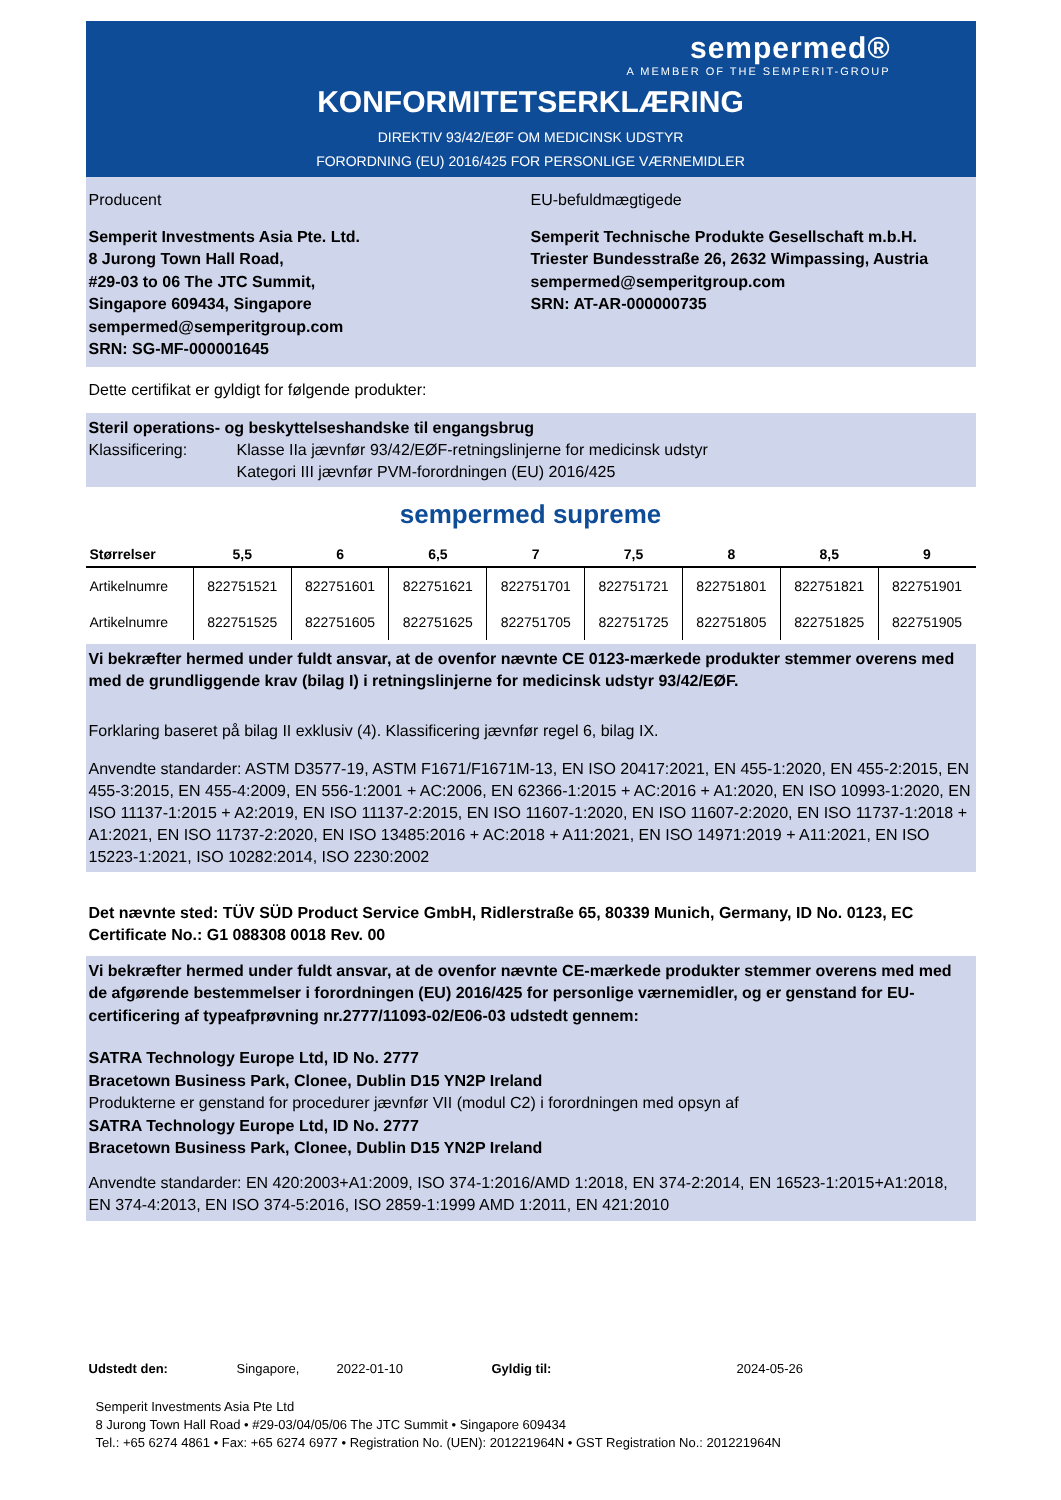sempermed®
A MEMBER OF THE SEMPERIT-GROUP
KONFORMITETSERKLÆRING
DIREKTIV 93/42/EØF OM MEDICINSK UDSTYR
FORORDNING (EU) 2016/425 FOR PERSONLIGE VÆRNEMIDLER
Producent
Semperit Investments Asia Pte. Ltd.
8 Jurong Town Hall Road,
#29-03 to 06 The JTC Summit,
Singapore 609434, Singapore
sempermed@semperitgroup.com
SRN: SG-MF-000001645
EU-befuldmægtigede
Semperit Technische Produkte Gesellschaft m.b.H.
Triester Bundesstraße 26, 2632 Wimpassing, Austria
sempermed@semperitgroup.com
SRN: AT-AR-000000735
Dette certifikat er gyldigt for følgende produkter:
Steril operations- og beskyttelseshandske til engangsbrug
Klassificering: Klasse IIa jævnfør 93/42/EØF-retningslinjerne for medicinsk udstyr
Kategori III jævnfør PVM-forordningen (EU) 2016/425
sempermed supreme
| Størrelser | 5,5 | 6 | 6,5 | 7 | 7,5 | 8 | 8,5 | 9 |
| --- | --- | --- | --- | --- | --- | --- | --- | --- |
| Artikelnumre | 822751521 | 822751601 | 822751621 | 822751701 | 822751721 | 822751801 | 822751821 | 822751901 |
| Artikelnumre | 822751525 | 822751605 | 822751625 | 822751705 | 822751725 | 822751805 | 822751825 | 822751905 |
Vi bekræfter hermed under fuldt ansvar, at de ovenfor nævnte CE 0123-mærkede produkter stemmer overens med med de grundliggende krav (bilag I) i retningslinjerne for medicinsk udstyr 93/42/EØF.
Forklaring baseret på bilag II exklusiv (4). Klassificering jævnfør regel 6, bilag IX.
Anvendte standarder: ASTM D3577-19, ASTM F1671/F1671M-13, EN ISO 20417:2021, EN 455-1:2020, EN 455-2:2015, EN 455-3:2015, EN 455-4:2009, EN 556-1:2001 + AC:2006, EN 62366-1:2015 + AC:2016 + A1:2020, EN ISO 10993-1:2020, EN ISO 11137-1:2015 + A2:2019, EN ISO 11137-2:2015, EN ISO 11607-1:2020, EN ISO 11607-2:2020, EN ISO 11737-1:2018 + A1:2021, EN ISO 11737-2:2020, EN ISO 13485:2016 + AC:2018 + A11:2021, EN ISO 14971:2019 + A11:2021, EN ISO 15223-1:2021, ISO 10282:2014, ISO 2230:2002
Det nævnte sted: TÜV SÜD Product Service GmbH, Ridlerstraße 65, 80339 Munich, Germany, ID No. 0123, EC Certificate No.: G1 088308 0018 Rev. 00
Vi bekræfter hermed under fuldt ansvar, at de ovenfor nævnte CE-mærkede produkter stemmer overens med med de afgørende bestemmelser i forordningen (EU) 2016/425 for personlige værnemidler, og er genstand for EU-certificering af typeafprøvning nr.2777/11093-02/E06-03 udstedt gennem:
SATRA Technology Europe Ltd, ID No. 2777
Bracetown Business Park, Clonee, Dublin D15 YN2P Ireland
Produkterne er genstand for procedurer jævnfør VII (modul C2) i forordningen med opsyn af
SATRA Technology Europe Ltd, ID No. 2777
Bracetown Business Park, Clonee, Dublin D15 YN2P Ireland
Anvendte standarder: EN 420:2003+A1:2009, ISO 374-1:2016/AMD 1:2018, EN 374-2:2014, EN 16523-1:2015+A1:2018, EN 374-4:2013, EN ISO 374-5:2016, ISO 2859-1:1999 AMD 1:2011, EN 421:2010
Udstedt den: Singapore, 2022-01-10 Gyldig til: 2024-05-26
Semperit Investments Asia Pte Ltd
8 Jurong Town Hall Road • #29-03/04/05/06 The JTC Summit • Singapore 609434
Tel.: +65 6274 4861 • Fax: +65 6274 6977 • Registration No. (UEN): 201221964N • GST Registration No.: 201221964N